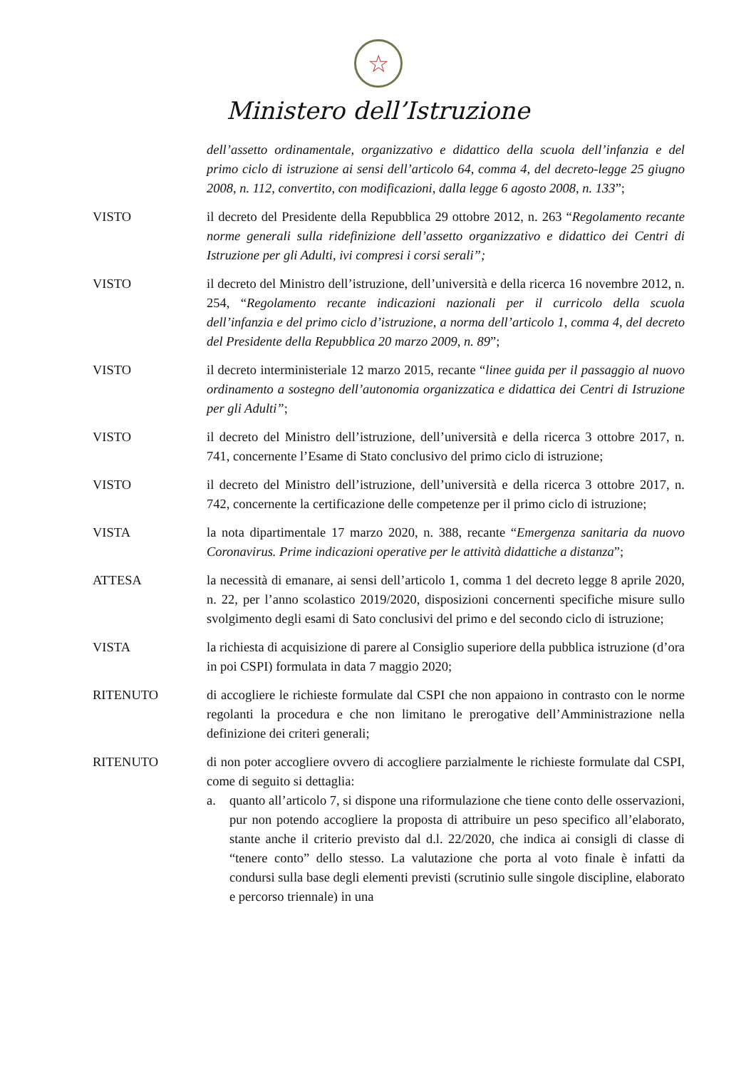☆
Ministero dell’Istruzione
dell’assetto ordinamentale, organizzativo e didattico della scuola dell’infanzia e del primo ciclo di istruzione ai sensi dell’articolo 64, comma 4, del decreto-legge 25 giugno 2008, n. 112, convertito, con modificazioni, dalla legge 6 agosto 2008, n. 133”;
VISTO il decreto del Presidente della Repubblica 29 ottobre 2012, n. 263 “Regolamento recante norme generali sulla ridefinizione dell’assetto organizzativo e didattico dei Centri di Istruzione per gli Adulti, ivi compresi i corsi serali”;
VISTO il decreto del Ministro dell’istruzione, dell’università e della ricerca 16 novembre 2012, n. 254, “Regolamento recante indicazioni nazionali per il curricolo della scuola dell’infanzia e del primo ciclo d’istruzione, a norma dell’articolo 1, comma 4, del decreto del Presidente della Repubblica 20 marzo 2009, n. 89”;
VISTO il decreto interministeriale 12 marzo 2015, recante “linee guida per il passaggio al nuovo ordinamento a sostegno dell’autonomia organizzatica e didattica dei Centri di Istruzione per gli Adulti”;
VISTO il decreto del Ministro dell’istruzione, dell’università e della ricerca 3 ottobre 2017, n. 741, concernente l’Esame di Stato conclusivo del primo ciclo di istruzione;
VISTO il decreto del Ministro dell’istruzione, dell’università e della ricerca 3 ottobre 2017, n. 742, concernente la certificazione delle competenze per il primo ciclo di istruzione;
VISTA la nota dipartimentale 17 marzo 2020, n. 388, recante “Emergenza sanitaria da nuovo Coronavirus. Prime indicazioni operative per le attività didattiche a distanza”;
ATTESA la necessità di emanare, ai sensi dell’articolo 1, comma 1 del decreto legge 8 aprile 2020, n. 22, per l’anno scolastico 2019/2020, disposizioni concernenti specifiche misure sullo svolgimento degli esami di Sato conclusivi del primo e del secondo ciclo di istruzione;
VISTA la richiesta di acquisizione di parere al Consiglio superiore della pubblica istruzione (d’ora in poi CSPI) formulata in data 7 maggio 2020;
RITENUTO di accogliere le richieste formulate dal CSPI che non appaiono in contrasto con le norme regolanti la procedura e che non limitano le prerogative dell’Amministrazione nella definizione dei criteri generali;
RITENUTO di non poter accogliere ovvero di accogliere parzialmente le richieste formulate dal CSPI, come di seguito si dettaglia:
a. quanto all’articolo 7, si dispone una riformulazione che tiene conto delle osservazioni, pur non potendo accogliere la proposta di attribuire un peso specifico all’elaborato, stante anche il criterio previsto dal d.l. 22/2020, che indica ai consigli di classe di “tenere conto” dello stesso. La valutazione che porta al voto finale è infatti da condursi sulla base degli elementi previsti (scrutinio sulle singole discipline, elaborato e percorso triennale) in una